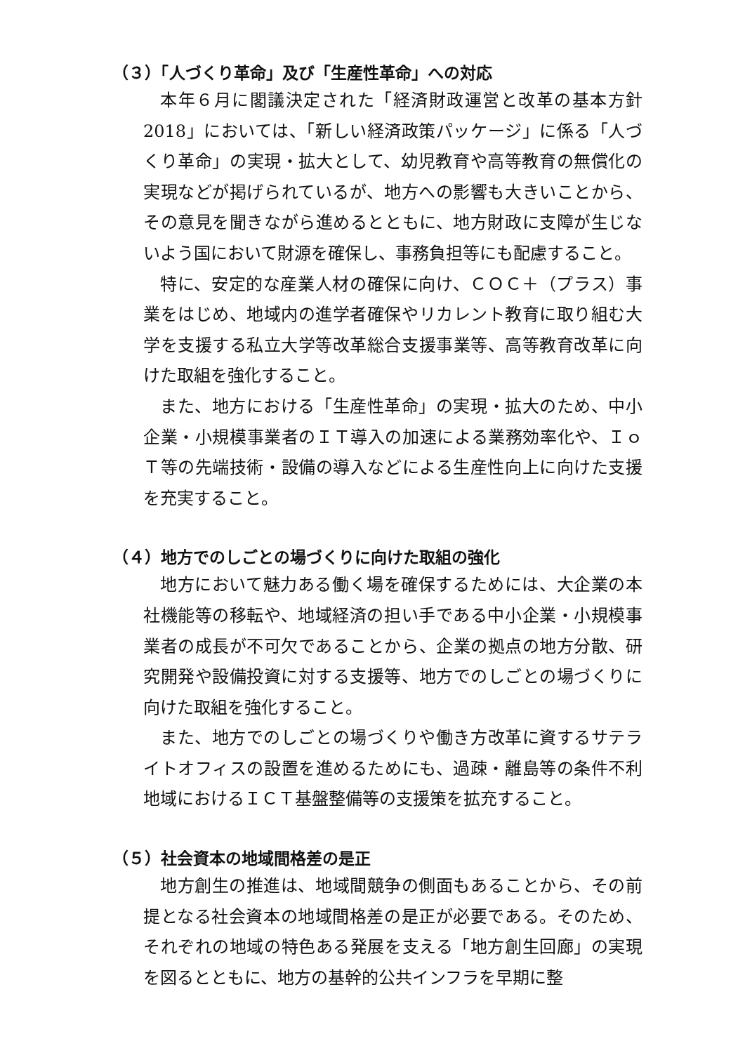（３）「人づくり革命」及び「生産性革命」への対応
本年６月に閣議決定された「経済財政運営と改革の基本方針2018」においては、「新しい経済政策パッケージ」に係る「人づくり革命」の実現・拡大として、幼児教育や高等教育の無償化の実現などが掲げられているが、地方への影響も大きいことから、その意見を聞きながら進めるとともに、地方財政に支障が生じないよう国において財源を確保し、事務負担等にも配慮すること。
特に、安定的な産業人材の確保に向け、ＣＯＣ＋（プラス）事業をはじめ、地域内の進学者確保やリカレント教育に取り組む大学を支援する私立大学等改革総合支援事業等、高等教育改革に向けた取組を強化すること。
また、地方における「生産性革命」の実現・拡大のため、中小企業・小規模事業者のＩＴ導入の加速による業務効率化や、ＩｏＴ等の先端技術・設備の導入などによる生産性向上に向けた支援を充実すること。
（４）地方でのしごとの場づくりに向けた取組の強化
地方において魅力ある働く場を確保するためには、大企業の本社機能等の移転や、地域経済の担い手である中小企業・小規模事業者の成長が不可欠であることから、企業の拠点の地方分散、研究開発や設備投資に対する支援等、地方でのしごとの場づくりに向けた取組を強化すること。
また、地方でのしごとの場づくりや働き方改革に資するサテライトオフィスの設置を進めるためにも、過疎・離島等の条件不利地域におけるＩＣＴ基盤整備等の支援策を拡充すること。
（５）社会資本の地域間格差の是正
地方創生の推進は、地域間競争の側面もあることから、その前提となる社会資本の地域間格差の是正が必要である。そのため、それぞれの地域の特色ある発展を支える「地方創生回廊」の実現を図るとともに、地方の基幹的公共インフラを早期に整